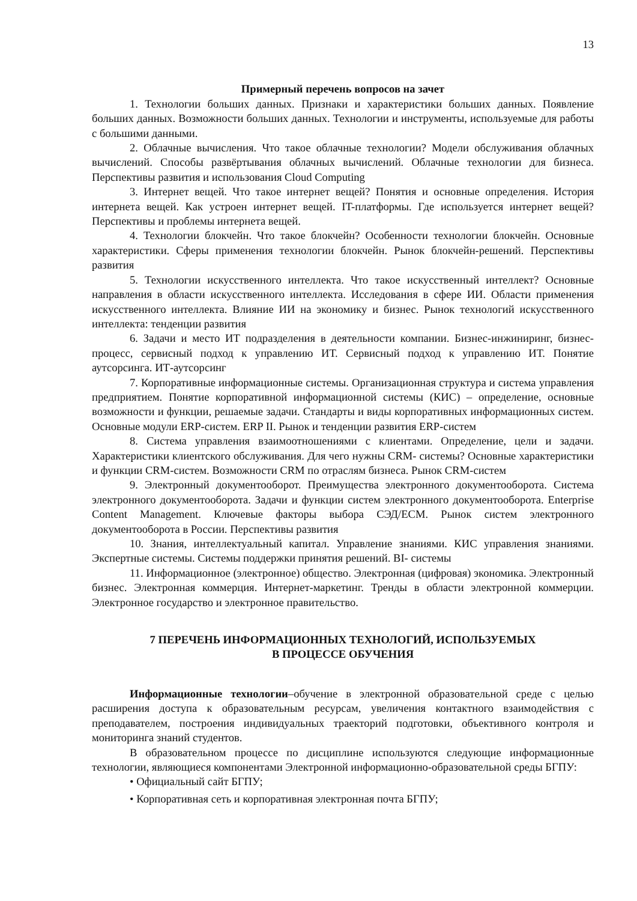13
Примерный перечень вопросов на зачет
1. Технологии больших данных. Признаки и характеристики больших данных. Появление больших данных. Возможности больших данных. Технологии и инструменты, используемые для работы с большими данными.
2. Облачные вычисления. Что такое облачные технологии? Модели обслуживания облачных вычислений. Способы развёртывания облачных вычислений. Облачные технологии для бизнеса. Перспективы развития и использования Cloud Computing
3. Интернет вещей. Что такое интернет вещей? Понятия и основные определения. История интернета вещей. Как устроен интернет вещей. IT-платформы. Где используется интернет вещей? Перспективы и проблемы интернета вещей.
4. Технологии блокчейн. Что такое блокчейн? Особенности технологии блокчейн. Основные характеристики. Сферы применения технологии блокчейн. Рынок блокчейн-решений. Перспективы развития
5. Технологии искусственного интеллекта. Что такое искусственный интеллект? Основные направления в области искусственного интеллекта. Исследования в сфере ИИ. Области применения искусственного интеллекта. Влияние ИИ на экономику и бизнес. Рынок технологий искусственного интеллекта: тенденции развития
6. Задачи и место ИТ подразделения в деятельности компании. Бизнес-инжиниринг, бизнес-процесс, сервисный подход к управлению ИТ. Сервисный подход к управлению ИТ. Понятие аутсорсинга. ИТ-аутсорсинг
7. Корпоративные информационные системы. Организационная структура и система управления предприятием. Понятие корпоративной информационной системы (КИС) – определение, основные возможности и функции, решаемые задачи. Стандарты и виды корпоративных информационных систем. Основные модули ERP-систем. ERP II. Рынок и тенденции развития ERP-систем
8. Система управления взаимоотношениями с клиентами. Определение, цели и задачи. Характеристики клиентского обслуживания. Для чего нужны CRM- системы? Основные характеристики и функции CRM-систем. Возможности CRM по отраслям бизнеса. Рынок CRM-систем
9. Электронный документооборот. Преимущества электронного документооборота. Система электронного документооборота. Задачи и функции систем электронного документооборота. Enterprise Content Management. Ключевые факторы выбора СЭД/ECM. Рынок систем электронного документооборота в России. Перспективы развития
10. Знания, интеллектуальный капитал. Управление знаниями. КИС управления знаниями. Экспертные системы. Системы поддержки принятия решений. BI- системы
11. Информационное (электронное) общество. Электронная (цифровая) экономика. Электронный бизнес. Электронная коммерция. Интернет-маркетинг. Тренды в области электронной коммерции. Электронное государство и электронное правительство.
7 ПЕРЕЧЕНЬ ИНФОРМАЦИОННЫХ ТЕХНОЛОГИЙ, ИСПОЛЬЗУЕМЫХ
В ПРОЦЕССЕ ОБУЧЕНИЯ
Информационные технологии–обучение в электронной образовательной среде с целью расширения доступа к образовательным ресурсам, увеличения контактного взаимодействия с преподавателем, построения индивидуальных траекторий подготовки, объективного контроля и мониторинга знаний студентов.
В образовательном процессе по дисциплине используются следующие информационные технологии, являющиеся компонентами Электронной информационно-образовательной среды БГПУ:
• Официальный сайт БГПУ;
• Корпоративная сеть и корпоративная электронная почта БГПУ;